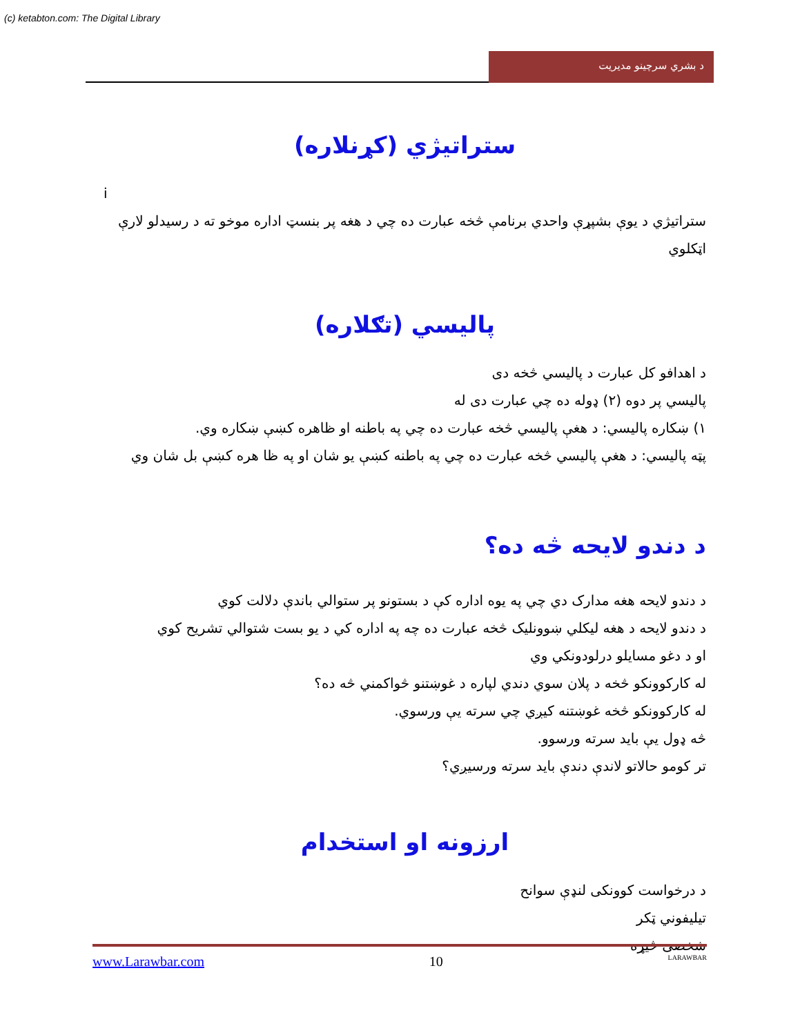(c) ketabton.com: The Digital Library
د بشري سرچينو مديريت
ستراتيژي (کړنلاره)
i
ستراتيژي د يوې بشپړې واحدي برنامې څخه عبارت ده چي د هغه پر بنسټ اداره موخو ته د رسيدلو لارې اټکلوي
پاليسي (تګلاره)
د اهدافو کل عبارت د پاليسي څخه دی
پاليسي پر دوه (۲) ډوله ده چي عبارت دی له
۱) ښکاره پاليسي: د هغې پاليسي څخه عبارت ده چي په باطنه او ظاهره کښې ښکاره وي.
پټه پاليسي: د هغې پاليسي څخه عبارت ده چي په باطنه کښې يو شان او په ظا هره کښې بل شان وي
د دندو لايحه څه ده؟
د دندو لايحه هغه مدارک دي چي په يوه اداره کې د بستونو پر ستوالي باندې دلالت کوي
د دندو لايحه د هغه ليکلي ښوونليک څخه عبارت ده چه په اداره کي د يو بست شتوالي تشريح کوي
او د دغو مسايلو درلودونکي وي
له کارکوونکو څخه د پلان سوي دندي لپاره د غوښتنو څواکمني څه ده؟
له کارکوونکو څخه غوښتنه کيږي چي سرته يې ورسوي.
څه ډول يې بايد سرته ورسوو.
تر کومو حالاتو لاندې دندې بايد سرته ورسيږي؟
ارزونه او استخدام
د درخواست کوونکی لنډې سوانح
تيليفوني ټکر
شخصی څيړه
www.Larawbar.com 10 LARAWBAR